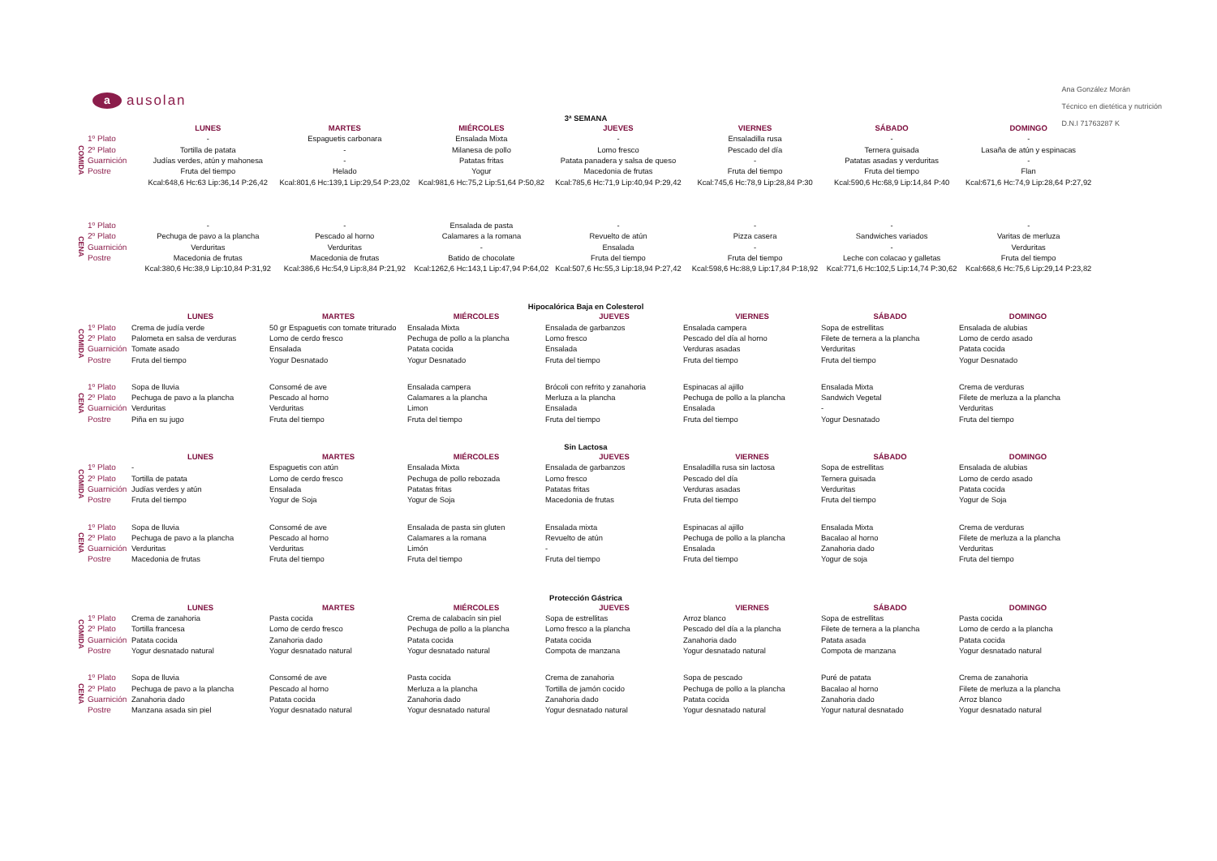aausolan
Ana González Morán
Técnico en dietética y nutrición
D.N.I 71763287 K
3ª SEMANA
| | | LUNES | MARTES | MIÉRCOLES | JUEVES | VIERNES | SÁBADO | DOMINGO |
| --- | --- | --- | --- | --- | --- | --- | --- | --- |
| COMIDA | 1º Plato | - | Espaguetis carbonara | Ensalada Mixta | - | Ensaladilla rusa | - | - |
| | 2º Plato | Tortilla de patata | - | Milanesa de pollo | Lomo fresco | Pescado del día | Ternera guisada | Lasaña de atún y espinacas |
| | Guarnición | Judías verdes, atún y mahonesa | - | Patatas fritas | Patata panadera y salsa de queso | - | Patatas asadas y verduritas | - |
| | Postre | Fruta del tiempo | Helado | Yogur | Macedonia de frutas | Fruta del tiempo | Fruta del tiempo | Flan |
| | | Kcal:648,6 Hc:63 Lip:36,14 P:26,42 | Kcal:801,6 Hc:139,1 Lip:29,54 P:23,02 | Kcal:981,6 Hc:75,2 Lip:51,64 P:50,82 | Kcal:785,6 Hc:71,9 Lip:40,94 P:29,42 | Kcal:745,6 Hc:78,9 Lip:28,84 P:30 | Kcal:590,6 Hc:68,9 Lip:14,84 P:40 | Kcal:671,6 Hc:74,9 Lip:28,64 P:27,92 |
| CENA | 1º Plato | - | - | Ensalada de pasta | - | - | - | - |
| | 2º Plato | Pechuga de pavo a la plancha | Pescado al horno | Calamares a la romana | Revuelto de atún | Pizza casera | Sandwiches variados | Varitas de merluza |
| | Guarnición | Verduritas | Verduritas | - | Ensalada | - | - | Verduritas |
| | Postre | Macedonia de frutas | Macedonia de frutas | Batido de chocolate | Fruta del tiempo | Fruta del tiempo | Leche con colacao y galletas | Fruta del tiempo |
| | | Kcal:380,6 Hc:38,9 Lip:10,84 P:31,92 | Kcal:386,6 Hc:54,9 Lip:8,84 P:21,92 | Kcal:1262,6 Hc:143,1 Lip:47,94 P:64,02 | Kcal:507,6 Hc:55,3 Lip:18,94 P:27,42 | Kcal:598,6 Hc:88,9 Lip:17,84 P:18,92 | Kcal:771,6 Hc:102,5 Lip:14,74 P:30,62 | Kcal:668,6 Hc:75,6 Lip:29,14 P:23,82 |
Hipocalórica Baja en Colesterol
| | | LUNES | MARTES | MIÉRCOLES | JUEVES | VIERNES | SÁBADO | DOMINGO |
| --- | --- | --- | --- | --- | --- | --- | --- | --- |
| COMIDA | 1º Plato | Crema de judía verde | 50 gr Espaguetis con tomate triturado | Ensalada Mixta | Ensalada de garbanzos | Ensalada campera | Sopa de estrellitas | Ensalada de alubias |
| | 2º Plato | Palometa en salsa de verduras | Lomo de cerdo fresco | Pechuga de pollo a la plancha | Lomo fresco | Pescado del día al horno | Filete de ternera a la plancha | Lomo de cerdo asado |
| | Guarnición | Tomate asado | Ensalada | Patata cocida | Ensalada | Verduras asadas | Verduritas | Patata cocida |
| | Postre | Fruta del tiempo | Yogur Desnatado | Yogur Desnatado | Fruta del tiempo | Fruta del tiempo | Fruta del tiempo | Yogur Desnatado |
| CENA | 1º Plato | Sopa de lluvia | Consomé de ave | Ensalada campera | Brócoli con refrito y zanahoria | Espinacas al ajillo | Ensalada Mixta | Crema de verduras |
| | 2º Plato | Pechuga de pavo a la plancha | Pescado al horno | Calamares a la plancha | Merluza a la plancha | Pechuga de pollo a la plancha | Sandwich Vegetal | Filete de merluza a la plancha |
| | Guarnición | Verduritas | Verduritas | Limon | Ensalada | Ensalada | - | Verduritas |
| | Postre | Piña en su jugo | Fruta del tiempo | Fruta del tiempo | Fruta del tiempo | Fruta del tiempo | Yogur Desnatado | Fruta del tiempo |
Sin Lactosa
| | | LUNES | MARTES | MIÉRCOLES | JUEVES | VIERNES | SÁBADO | DOMINGO |
| --- | --- | --- | --- | --- | --- | --- | --- | --- |
| COMIDA | 1º Plato | - | Espaguetis con atún | Ensalada Mixta | Ensalada de garbanzos | Ensaladilla rusa sin lactosa | Sopa de estrellitas | Ensalada de alubias |
| | 2º Plato | Tortilla de patata | Lomo de cerdo fresco | Pechuga de pollo rebozada | Lomo fresco | Pescado del día | Ternera guisada | Lomo de cerdo asado |
| | Guarnición | Judías verdes y atún | Ensalada | Patatas fritas | Patatas fritas | Verduras asadas | Verduritas | Patata cocida |
| | Postre | Fruta del tiempo | Yogur de Soja | Yogur de Soja | Macedonia de frutas | Fruta del tiempo | Fruta del tiempo | Yogur de Soja |
| CENA | 1º Plato | Sopa de lluvia | Consomé de ave | Ensalada de pasta sin gluten | Ensalada mixta | Espinacas al ajillo | Ensalada Mixta | Crema de verduras |
| | 2º Plato | Pechuga de pavo a la plancha | Pescado al horno | Calamares a la romana | Revuelto de atún | Pechuga de pollo a la plancha | Bacalao al horno | Filete de merluza a la plancha |
| | Guarnición | Verduritas | Verduritas | Limón | - | Ensalada | Zanahoria dado | Verduritas |
| | Postre | Macedonia de frutas | Fruta del tiempo | Fruta del tiempo | Fruta del tiempo | Fruta del tiempo | Yogur de soja | Fruta del tiempo |
Protección Gástrica
| | | LUNES | MARTES | MIÉRCOLES | JUEVES | VIERNES | SÁBADO | DOMINGO |
| --- | --- | --- | --- | --- | --- | --- | --- | --- |
| COMIDA | 1º Plato | Crema de zanahoria | Pasta cocida | Crema de calabacín sin piel | Sopa de estrellitas | Arroz blanco | Sopa de estrellitas | Pasta cocida |
| | 2º Plato | Tortilla francesa | Lomo de cerdo fresco | Pechuga de pollo a la plancha | Lomo fresco a la plancha | Pescado del día a la plancha | Filete de ternera a la plancha | Lomo de cerdo a la plancha |
| | Guarnición | Patata cocida | Zanahoria dado | Patata cocida | Patata cocida | Zanahoria dado | Patata asada | Patata cocida |
| | Postre | Yogur desnatado natural | Yogur desnatado natural | Yogur desnatado natural | Compota de manzana | Yogur desnatado natural | Compota de manzana | Yogur desnatado natural |
| CENA | 1º Plato | Sopa de lluvia | Consomé de ave | Pasta cocida | Crema de zanahoria | Sopa de pescado | Puré de patata | Crema de zanahoria |
| | 2º Plato | Pechuga de pavo a la plancha | Pescado al horno | Merluza a la plancha | Tortilla de jamón cocido | Pechuga de pollo a la plancha | Bacalao al horno | Filete de merluza a la plancha |
| | Guarnición | Zanahoria dado | Patata cocida | Zanahoria dado | Zanahoria dado | Patata cocida | Zanahoria dado | Arroz blanco |
| | Postre | Manzana asada sin piel | Yogur desnatado natural | Yogur desnatado natural | Yogur desnatado natural | Yogur desnatado natural | Yogur natural desnatado | Yogur desnatado natural |